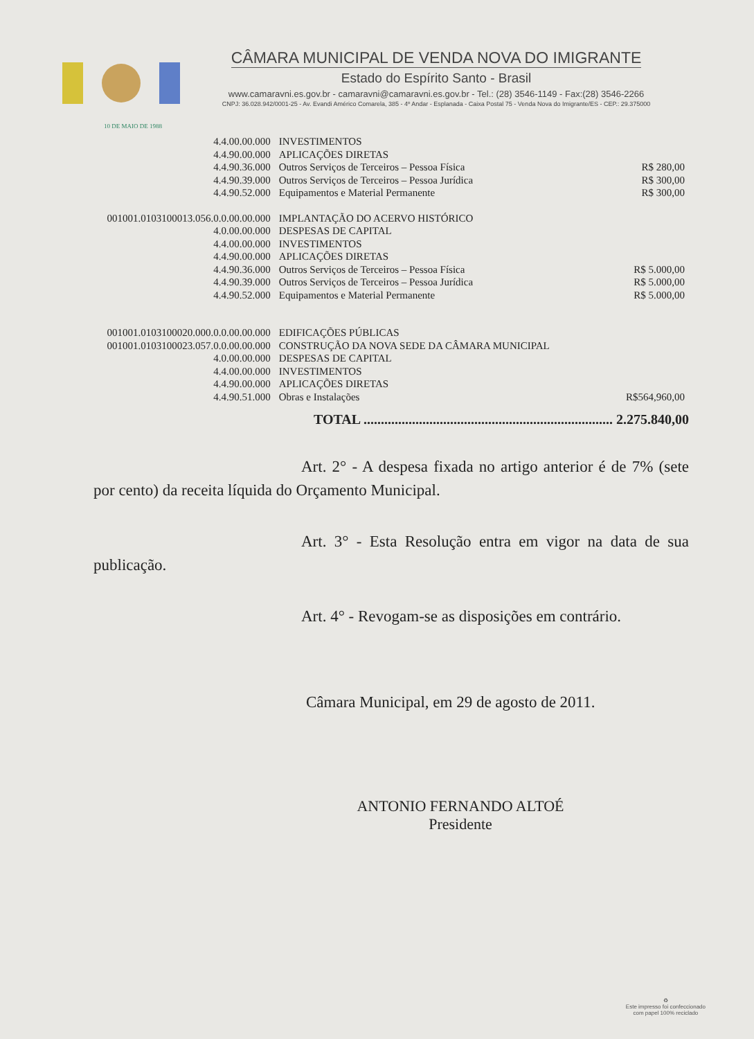10 DE MAIO DE 1988
CÂMARA MUNICIPAL DE VENDA NOVA DO IMIGRANTE
Estado do Espírito Santo - Brasil
www.camaravni.es.gov.br - camaravni@camaravni.es.gov.br - Tel.: (28) 3546-1149 - Fax:(28) 3546-2266
CNPJ: 36.028.942/0001-25 - Av. Evandi Américo Comarela, 385 - 4º Andar - Esplanada - Caixa Postal 75 - Venda Nova do Imigrante/ES - CEP.: 29.375000
| 4.4.00.00.000 | INVESTIMENTOS | |
| 4.4.90.00.000 | APLICAÇÕES DIRETAS | |
| 4.4.90.36.000 | Outros Serviços de Terceiros – Pessoa Física | R$ 280,00 |
| 4.4.90.39.000 | Outros Serviços de Terceiros – Pessoa Jurídica | R$ 300,00 |
| 4.4.90.52.000 | Equipamentos e Material Permanente | R$ 300,00 |
| 001001.0103100013.056.0.0.00.00.000 | IMPLANTAÇÃO DO ACERVO HISTÓRICO | |
| 4.0.00.00.000 | DESPESAS DE CAPITAL | |
| 4.4.00.00.000 | INVESTIMENTOS | |
| 4.4.90.00.000 | APLICAÇÕES DIRETAS | |
| 4.4.90.36.000 | Outros Serviços de Terceiros – Pessoa Física | R$ 5.000,00 |
| 4.4.90.39.000 | Outros Serviços de Terceiros – Pessoa Jurídica | R$ 5.000,00 |
| 4.4.90.52.000 | Equipamentos e Material Permanente | R$ 5.000,00 |
| 001001.0103100020.000.0.0.00.00.000 | EDIFICAÇÕES PÚBLICAS | |
| 001001.0103100023.057.0.0.00.00.000 | CONSTRUÇÃO DA NOVA SEDE DA CÂMARA MUNICIPAL | |
| 4.0.00.00.000 | DESPESAS DE CAPITAL | |
| 4.4.00.00.000 | INVESTIMENTOS | |
| 4.4.90.00.000 | APLICAÇÕES DIRETAS | |
| 4.4.90.51.000 | Obras e Instalações | R$564,960,00 |
TOTAL ........................................................................ 2.275.840,00
Art. 2° - A despesa fixada no artigo anterior é de 7% (sete por cento) da receita líquida do Orçamento Municipal.
Art. 3° - Esta Resolução entra em vigor na data de sua publicação.
Art. 4° - Revogam-se as disposições em contrário.
Câmara Municipal, em 29 de agosto de 2011.
ANTONIO FERNANDO ALTOÉ
Presidente
♻
Este impresso foi confeccionado
com papel 100% reciclado